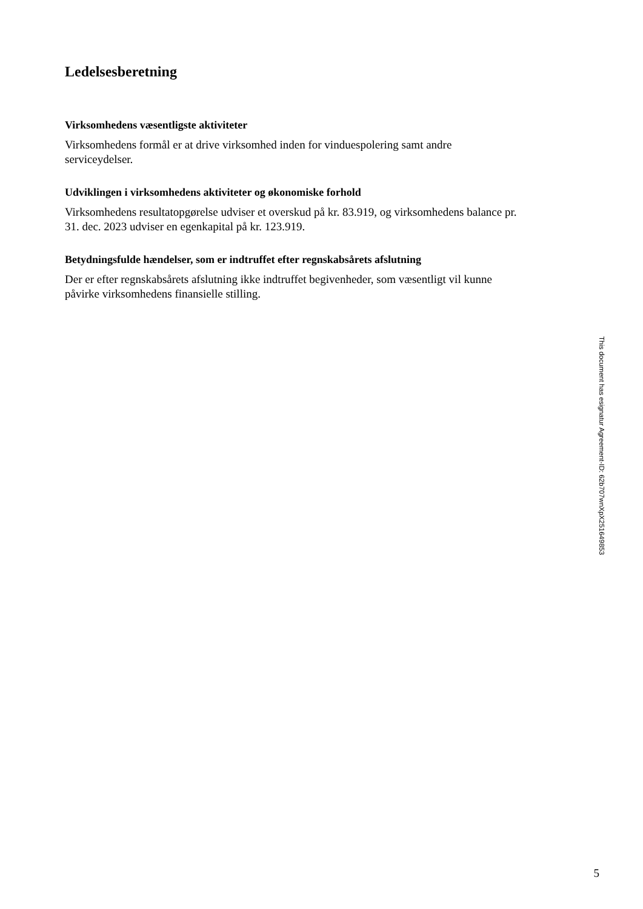Ledelsesberetning
Virksomhedens væsentligste aktiviteter
Virksomhedens formål er at drive virksomhed inden for vinduespolering samt andre
serviceydelser.
Udviklingen i virksomhedens aktiviteter og økonomiske forhold
Virksomhedens resultatopgørelse udviser et overskud på kr. 83.919, og virksomhedens balance pr.
31. dec. 2023 udviser en egenkapital på kr. 123.919.
Betydningsfulde hændelser, som er indtruffet efter regnskabsårets afslutning
Der er efter regnskabsårets afslutning ikke indtruffet begivenheder, som væsentligt vil kunne
påvirke virksomhedens finansielle stilling.
This document has esignatur Agreement-ID: 62b707wnXpX251649853
5